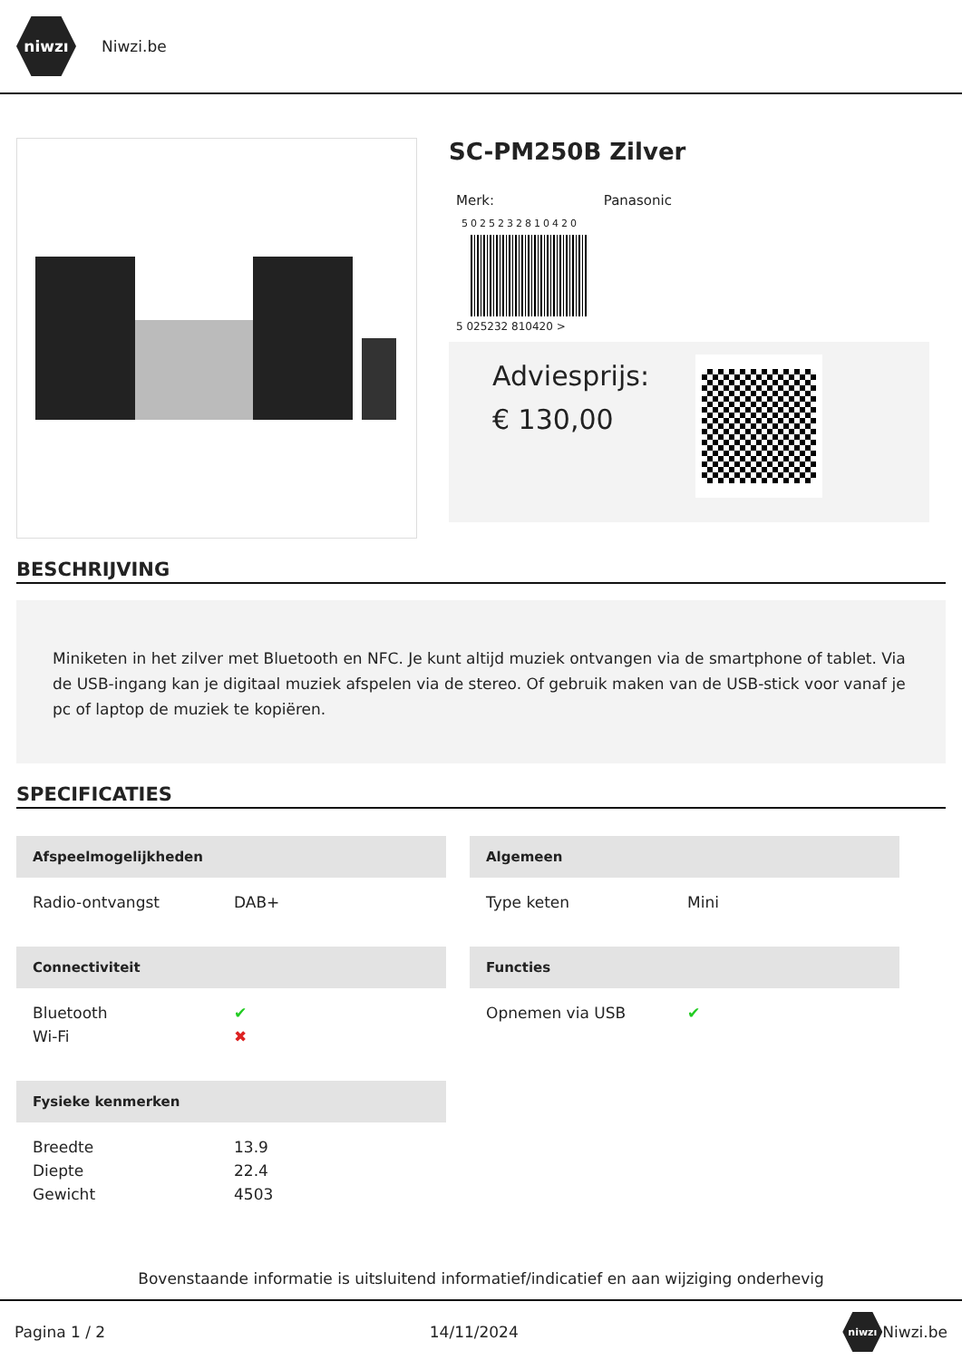niwzı
Niwzi.be
SC-PM250B Zilver
Merk: Panasonic
5025232810420
5 025232 810420 >
Adviesprijs:
€ 130,00
BESCHRIJVING
Miniketen in het zilver met Bluetooth en NFC. Je kunt altijd muziek ontvangen via de smartphone of tablet. Via de USB-ingang kan je digitaal muziek afspelen via de stereo. Of gebruik maken van de USB-stick voor vanaf je pc of laptop de muziek te kopiëren.
SPECIFICATIES
Afspeelmogelijkheden
| Radio-ontvangst | DAB+ |
Algemeen
| Type keten | Mini |
Connectiviteit
| Bluetooth | ✔ |
| Wi-Fi | ✖ |
Functies
| Opnemen via USB | ✔ |
Fysieke kenmerken
| Breedte | 13.9 |
| Diepte | 22.4 |
| Gewicht | 4503 |
Bovenstaande informatie is uitsluitend informatief/indicatief en aan wijziging onderhevig
Pagina 1 / 2 14/11/2024 niwzı Niwzi.be